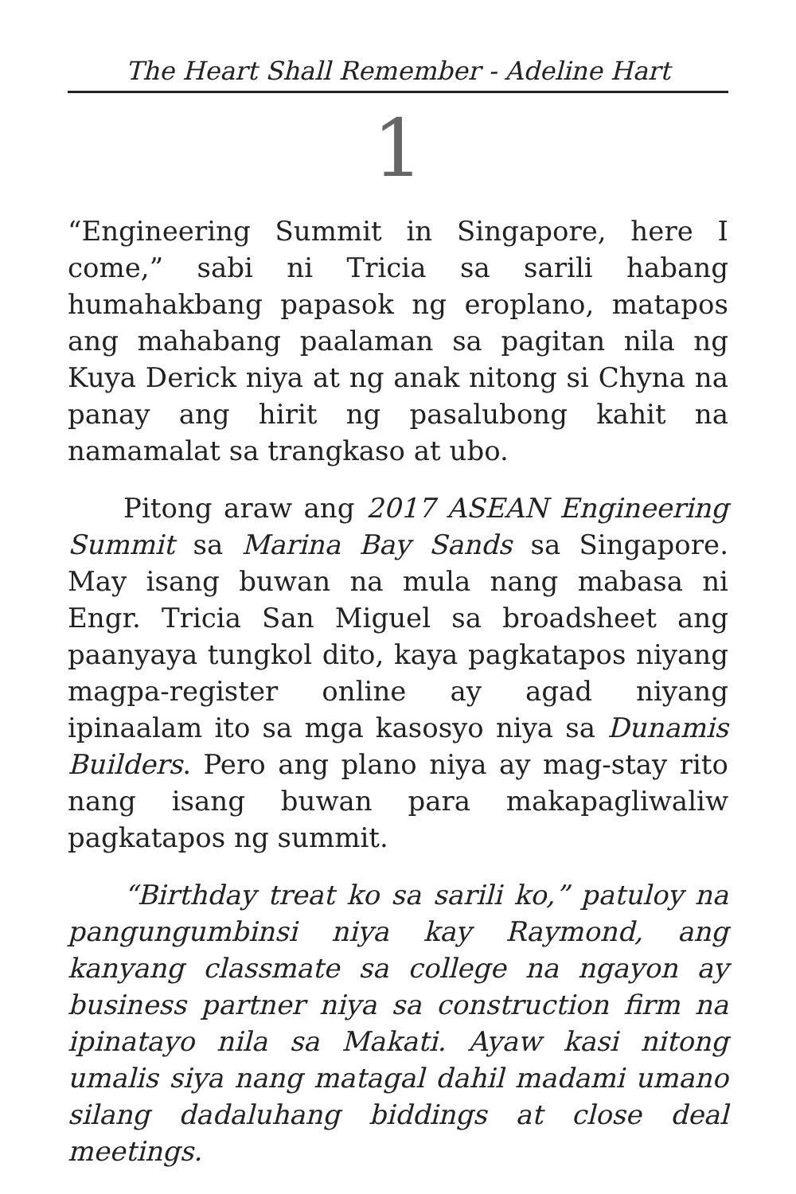The Heart Shall Remember - Adeline Hart
1
“Engineering Summit in Singapore, here I come,” sabi ni Tricia sa sarili habang humahakbang papasok ng eroplano, matapos ang mahabang paalaman sa pagitan nila ng Kuya Derick niya at ng anak nitong si Chyna na panay ang hirit ng pasalubong kahit na namamalat sa trangkaso at ubo.
Pitong araw ang 2017 ASEAN Engineering Summit sa Marina Bay Sands sa Singapore. May isang buwan na mula nang mabasa ni Engr. Tricia San Miguel sa broadsheet ang paanyaya tungkol dito, kaya pagkatapos niyang magpa-register online ay agad niyang ipinaalam ito sa mga kasosyo niya sa Dunamis Builders. Pero ang plano niya ay mag-stay rito nang isang buwan para makapagliwaliw pagkatapos ng summit.
“Birthday treat ko sa sarili ko,” patuloy na pangungumbinsi niya kay Raymond, ang kanyang classmate sa college na ngayon ay business partner niya sa construction firm na ipinatayo nila sa Makati. Ayaw kasi nitong umalis siya nang matagal dahil madami umano silang dadaluhang biddings at close deal meetings.